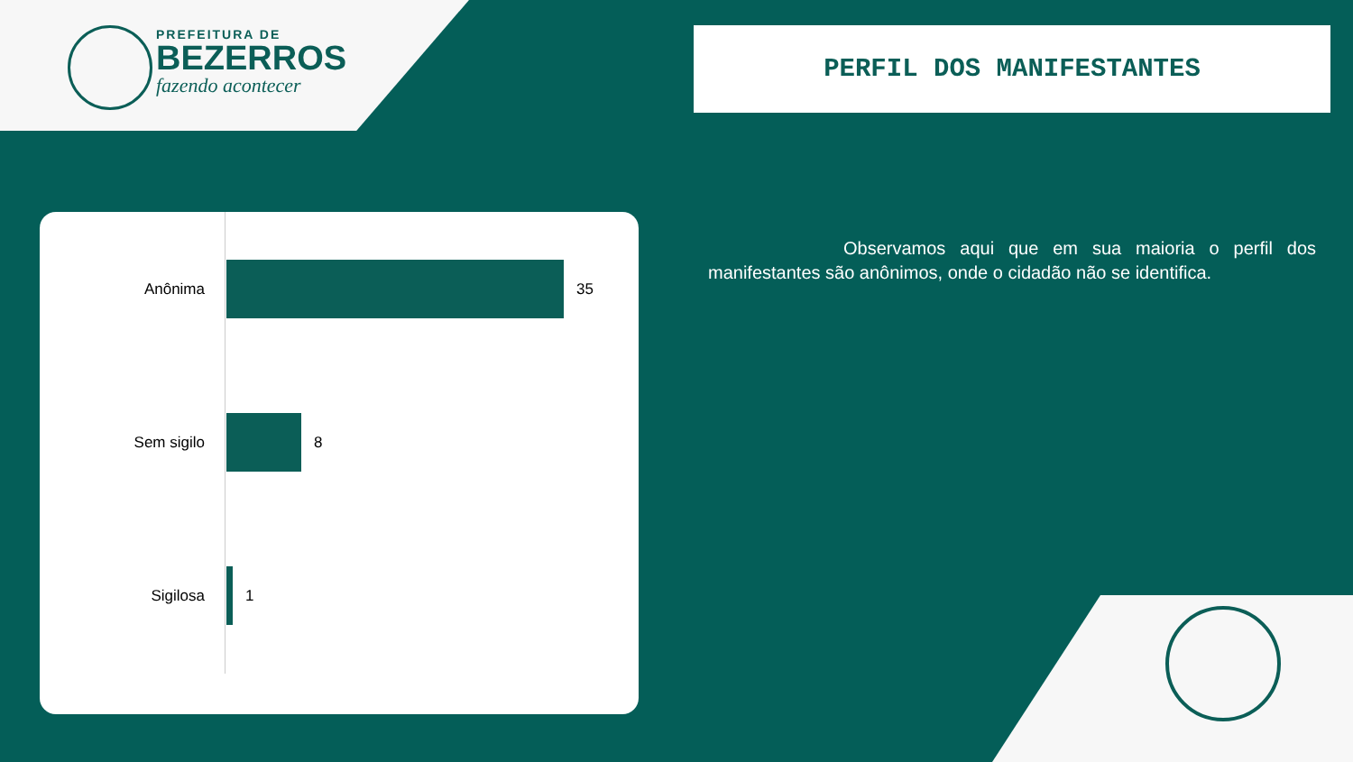PREFEITURA DE
BEZERROS
fazendo acontecer
PERFIL DOS MANIFESTANTES
Anônima 35
Sem sigilo 8
Sigilosa 1
Observamos aqui que em sua maioria o perfil dos manifestantes são anônimos, onde o cidadão não se identifica.